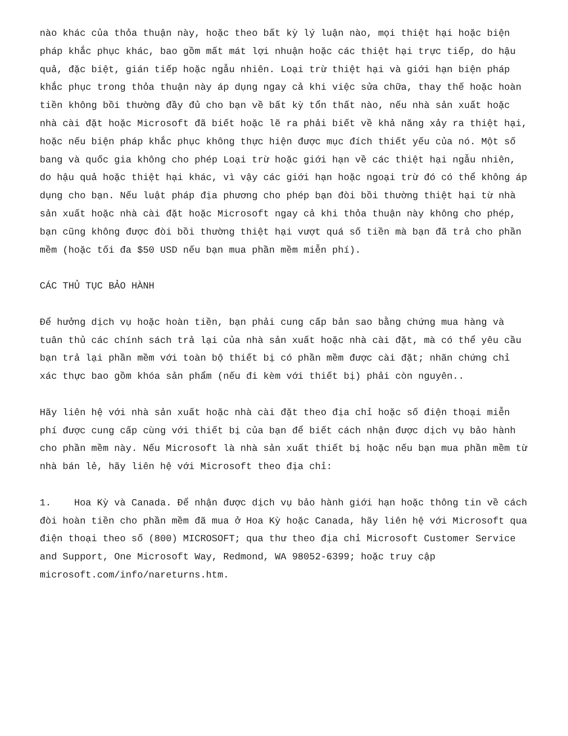nào khác của thỏa thuận này, hoặc theo bất kỳ lý luận nào, mọi thiệt hại hoặc biện pháp khắc phục khác, bao gồm mất mát lợi nhuận hoặc các thiệt hại trực tiếp, do hậu quả, đặc biệt, gián tiếp hoặc ngẫu nhiên. Loại trừ thiệt hại và giới hạn biện pháp khắc phục trong thỏa thuận này áp dụng ngay cả khi việc sửa chữa, thay thế hoặc hoàn tiền không bồi thường đầy đủ cho bạn về bất kỳ tổn thất nào, nếu nhà sản xuất hoặc nhà cài đặt hoặc Microsoft đã biết hoặc lẽ ra phải biết về khả năng xảy ra thiệt hại, hoặc nếu biện pháp khắc phục không thực hiện được mục đích thiết yếu của nó. Một số bang và quốc gia không cho phép Loại trừ hoặc giới hạn về các thiệt hại ngẫu nhiên, do hậu quả hoặc thiệt hại khác, vì vậy các giới hạn hoặc ngoại trừ đó có thể không áp dụng cho bạn. Nếu luật pháp địa phương cho phép bạn đòi bồi thường thiệt hại từ nhà sản xuất hoặc nhà cài đặt hoặc Microsoft ngay cả khi thỏa thuận này không cho phép, bạn cũng không được đòi bồi thường thiệt hại vượt quá số tiền mà bạn đã trả cho phần mềm (hoặc tối đa $50 USD nếu bạn mua phần mềm miễn phí).
CÁC THỦ TỤC BẢO HÀNH
Để hưởng dịch vụ hoặc hoàn tiền, bạn phải cung cấp bản sao bằng chứng mua hàng và tuân thủ các chính sách trả lại của nhà sản xuất hoặc nhà cài đặt, mà có thể yêu cầu bạn trả lại phần mềm với toàn bộ thiết bị có phần mềm được cài đặt; nhãn chứng chỉ xác thực bao gồm khóa sản phẩm (nếu đi kèm với thiết bị) phải còn nguyên..
Hãy liên hệ với nhà sản xuất hoặc nhà cài đặt theo địa chỉ hoặc số điện thoại miễn phí được cung cấp cùng với thiết bị của bạn để biết cách nhận được dịch vụ bảo hành cho phần mềm này. Nếu Microsoft là nhà sản xuất thiết bị hoặc nếu bạn mua phần mềm từ nhà bán lẻ, hãy liên hệ với Microsoft theo địa chỉ:
1. Hoa Kỳ và Canada. Để nhận được dịch vụ bảo hành giới hạn hoặc thông tin về cách đòi hoàn tiền cho phần mềm đã mua ở Hoa Kỳ hoặc Canada, hãy liên hệ với Microsoft qua điện thoại theo số (800) MICROSOFT; qua thư theo địa chỉ Microsoft Customer Service and Support, One Microsoft Way, Redmond, WA 98052-6399; hoặc truy cập microsoft.com/info/nareturns.htm.